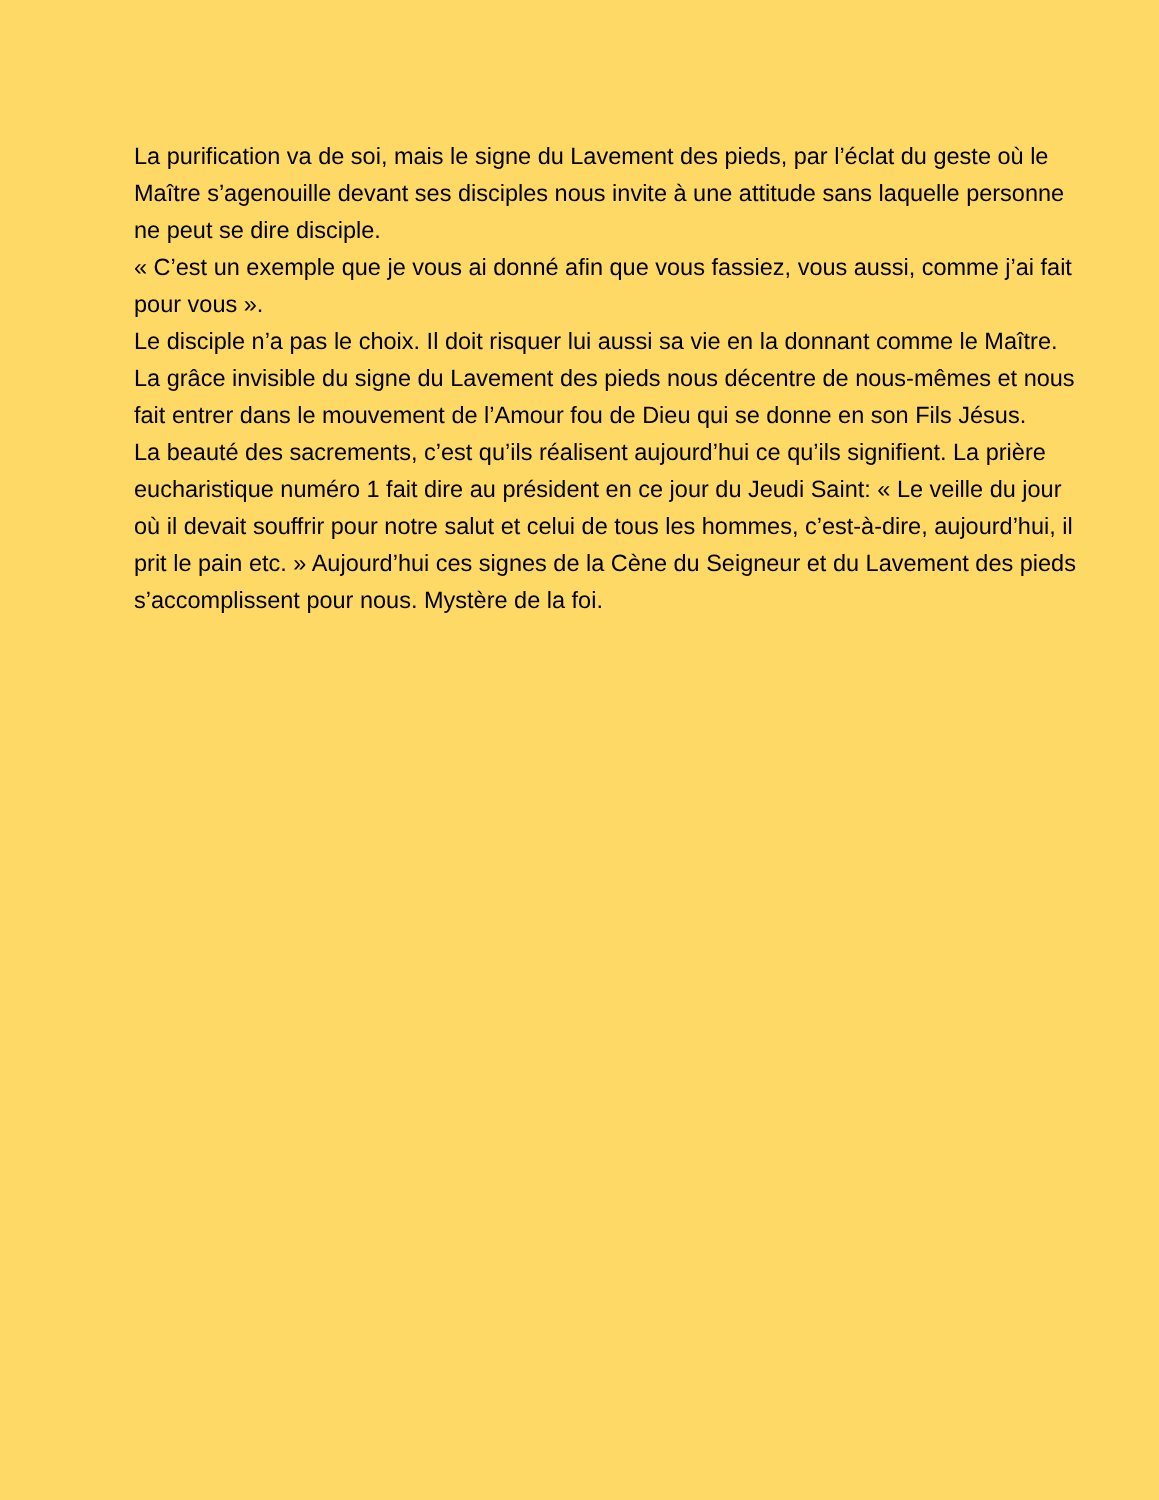La purification va de soi, mais le signe du Lavement des pieds, par l’éclat du geste où le Maître s’agenouille devant ses disciples nous invite à une attitude sans laquelle personne ne peut se dire disciple.
« C’est un exemple que je vous ai donné afin que vous fassiez, vous aussi, comme j’ai fait pour vous ».
Le disciple n’a pas le choix. Il doit risquer lui aussi sa vie en la donnant comme le Maître.
La grâce invisible du signe du Lavement des pieds nous décentre de nous-mêmes et nous fait entrer dans le mouvement de l’Amour fou de Dieu qui se donne en son Fils Jésus.
La beauté des sacrements, c’est qu’ils réalisent aujourd’hui ce qu’ils signifient. La prière eucharistique numéro 1 fait dire au président en ce jour du Jeudi Saint: « Le veille du jour où il devait souffrir pour notre salut et celui de tous les hommes, c’est-à-dire, aujourd’hui, il prit le pain etc. » Aujourd’hui ces signes de la Cène du Seigneur et du Lavement des pieds s’accomplissent pour nous. Mystère de la foi.